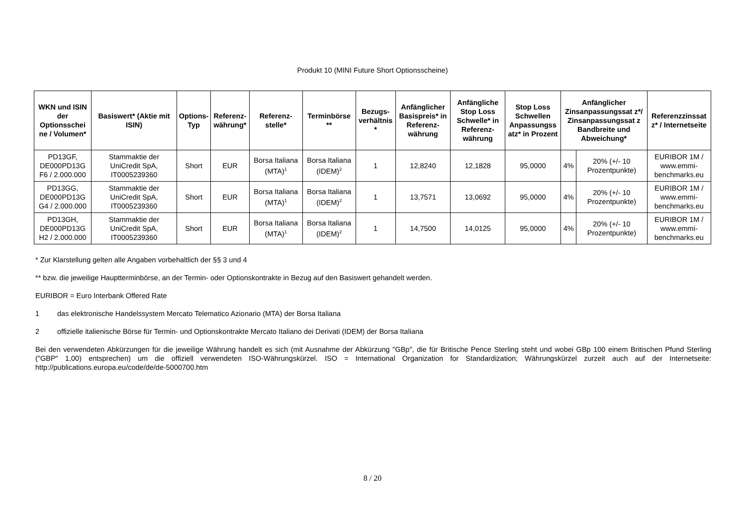Produkt 10 (MINI Future Short Optionsscheine)
| WKN und ISIN der Optionsschei ne / Volumen* | Basiswert* (Aktie mit ISIN) | Options-Typ | Referenz-währung* | Referenz-stelle* | Terminbörse ** | Bezugs-verhältnis * | Anfänglicher Basispreis* in Referenz-währung | Anfängliche Stop Loss Schwelle* in Referenz-währung | Stop Loss Schwellen Anpassungss atz* in Prozent | Anfänglicher Zinsanpassungssat z*/ Zinsanpassungssat z Bandbreite und Abweichung* | | Referenzzinssat z* / Internetseite |
| --- | --- | --- | --- | --- | --- | --- | --- | --- | --- | --- | --- | --- |
| PD13GF, DE000PD13G F6 / 2.000.000 | Stammaktie der UniCredit SpA, IT0005239360 | Short | EUR | Borsa Italiana (MTA)<sup>1</sup> | Borsa Italiana (IDEM)<sup>2</sup> | 1 | 12,8240 | 12,1828 | 95,0000 | 4% | 20% (+/- 10 Prozentpunkte) | EURIBOR 1M / www.emmi-benchmarks.eu |
| PD13GG, DE000PD13G G4 / 2.000.000 | Stammaktie der UniCredit SpA, IT0005239360 | Short | EUR | Borsa Italiana (MTA)<sup>1</sup> | Borsa Italiana (IDEM)<sup>2</sup> | 1 | 13,7571 | 13,0692 | 95,0000 | 4% | 20% (+/- 10 Prozentpunkte) | EURIBOR 1M / www.emmi-benchmarks.eu |
| PD13GH, DE000PD13G H2 / 2.000.000 | Stammaktie der UniCredit SpA, IT0005239360 | Short | EUR | Borsa Italiana (MTA)<sup>1</sup> | Borsa Italiana (IDEM)<sup>2</sup> | 1 | 14,7500 | 14,0125 | 95,0000 | 4% | 20% (+/- 10 Prozentpunkte) | EURIBOR 1M / www.emmi-benchmarks.eu |
* Zur Klarstellung gelten alle Angaben vorbehaltlich der §§ 3 und 4
** bzw. die jeweilige Hauptterminbörse, an der Termin- oder Optionskontrakte in Bezug auf den Basiswert gehandelt werden.
EURIBOR = Euro Interbank Offered Rate
1 das elektronische Handelssystem Mercato Telematico Azionario (MTA) der Borsa Italiana
2 offizielle italienische Börse für Termin- und Optionskontrakte Mercato Italiano dei Derivati (IDEM) der Borsa Italiana
Bei den verwendeten Abkürzungen für die jeweilige Währung handelt es sich (mit Ausnahme der Abkürzung "GBp", die für Britische Pence Sterling steht und wobei GBp 100 einem Britischen Pfund Sterling ("GBP" 1,00) entsprechen) um die offiziell verwendeten ISO-Währungskürzel. ISO = International Organization for Standardization; Währungskürzel zurzeit auch auf der Internetseite: http://publications.europa.eu/code/de/de-5000700.htm
8 / 20